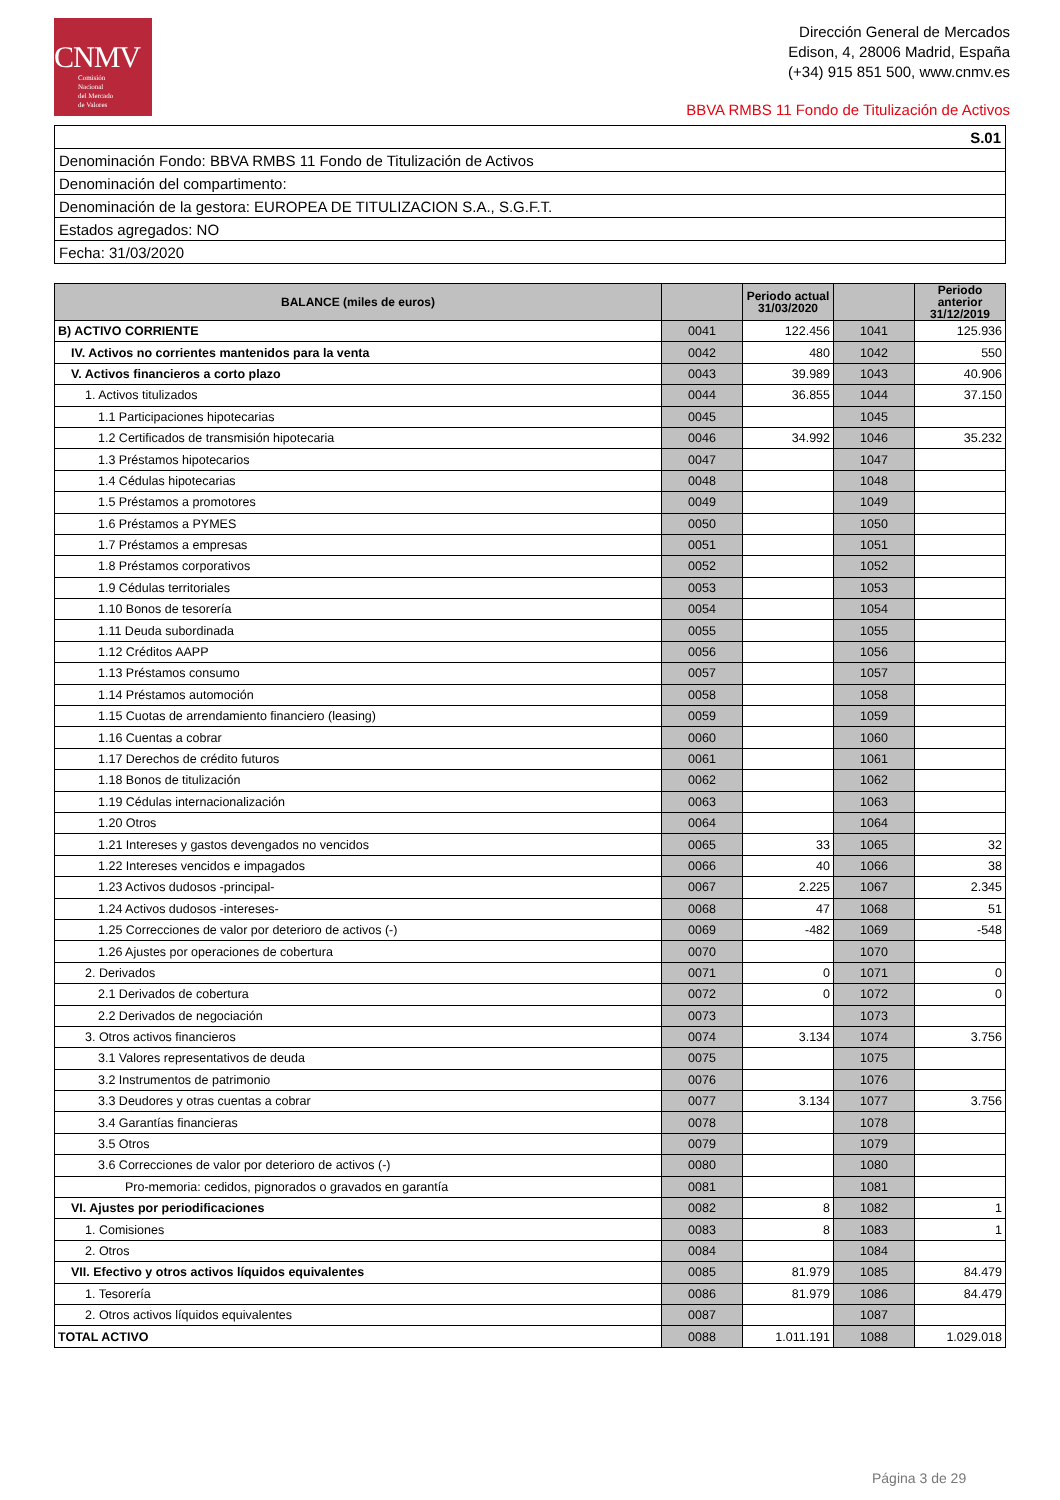CNMV
Comisión
Nacional
del Mercado
de Valores
Dirección General de Mercados
Edison, 4, 28006 Madrid, España
(+34) 915 851 500, www.cnmv.es
BBVA RMBS 11 Fondo de Titulización de Activos
| S.01 |
| Denominación Fondo: BBVA RMBS 11 Fondo de Titulización de Activos |
| Denominación del compartimento: |
| Denominación de la gestora: EUROPEA DE TITULIZACION S.A., S.G.F.T. |
| Estados agregados: NO |
| Fecha: 31/03/2020 |
| BALANCE (miles de euros) | | Periodo actual 31/03/2020 | | Periodo anterior 31/12/2019 |
| --- | --- | --- | --- | --- |
| B) ACTIVO CORRIENTE | 0041 | 122.456 | 1041 | 125.936 |
| IV. Activos no corrientes mantenidos para la venta | 0042 | 480 | 1042 | 550 |
| V. Activos financieros a corto plazo | 0043 | 39.989 | 1043 | 40.906 |
| 1. Activos titulizados | 0044 | 36.855 | 1044 | 37.150 |
| 1.1 Participaciones hipotecarias | 0045 | | 1045 | |
| 1.2 Certificados de transmisión hipotecaria | 0046 | 34.992 | 1046 | 35.232 |
| 1.3 Préstamos hipotecarios | 0047 | | 1047 | |
| 1.4 Cédulas hipotecarias | 0048 | | 1048 | |
| 1.5 Préstamos a promotores | 0049 | | 1049 | |
| 1.6 Préstamos a PYMES | 0050 | | 1050 | |
| 1.7 Préstamos a empresas | 0051 | | 1051 | |
| 1.8 Préstamos corporativos | 0052 | | 1052 | |
| 1.9 Cédulas territoriales | 0053 | | 1053 | |
| 1.10 Bonos de tesorería | 0054 | | 1054 | |
| 1.11 Deuda subordinada | 0055 | | 1055 | |
| 1.12 Créditos AAPP | 0056 | | 1056 | |
| 1.13 Préstamos consumo | 0057 | | 1057 | |
| 1.14 Préstamos automoción | 0058 | | 1058 | |
| 1.15 Cuotas de arrendamiento financiero (leasing) | 0059 | | 1059 | |
| 1.16 Cuentas a cobrar | 0060 | | 1060 | |
| 1.17 Derechos de crédito futuros | 0061 | | 1061 | |
| 1.18 Bonos de titulización | 0062 | | 1062 | |
| 1.19 Cédulas internacionalización | 0063 | | 1063 | |
| 1.20 Otros | 0064 | | 1064 | |
| 1.21 Intereses y gastos devengados no vencidos | 0065 | 33 | 1065 | 32 |
| 1.22 Intereses vencidos e impagados | 0066 | 40 | 1066 | 38 |
| 1.23 Activos dudosos -principal- | 0067 | 2.225 | 1067 | 2.345 |
| 1.24 Activos dudosos -intereses- | 0068 | 47 | 1068 | 51 |
| 1.25 Correcciones de valor por deterioro de activos (-) | 0069 | -482 | 1069 | -548 |
| 1.26 Ajustes por operaciones de cobertura | 0070 | | 1070 | |
| 2. Derivados | 0071 | 0 | 1071 | 0 |
| 2.1 Derivados de cobertura | 0072 | 0 | 1072 | 0 |
| 2.2 Derivados de negociación | 0073 | | 1073 | |
| 3. Otros activos financieros | 0074 | 3.134 | 1074 | 3.756 |
| 3.1 Valores representativos de deuda | 0075 | | 1075 | |
| 3.2 Instrumentos de patrimonio | 0076 | | 1076 | |
| 3.3 Deudores y otras cuentas a cobrar | 0077 | 3.134 | 1077 | 3.756 |
| 3.4 Garantías financieras | 0078 | | 1078 | |
| 3.5 Otros | 0079 | | 1079 | |
| 3.6 Correcciones de valor por deterioro de activos (-) | 0080 | | 1080 | |
| Pro-memoria: cedidos, pignorados o gravados en garantía | 0081 | | 1081 | |
| VI. Ajustes por periodificaciones | 0082 | 8 | 1082 | 1 |
| 1. Comisiones | 0083 | 8 | 1083 | 1 |
| 2. Otros | 0084 | | 1084 | |
| VII. Efectivo y otros activos líquidos equivalentes | 0085 | 81.979 | 1085 | 84.479 |
| 1. Tesorería | 0086 | 81.979 | 1086 | 84.479 |
| 2. Otros activos líquidos equivalentes | 0087 | | 1087 | |
| TOTAL ACTIVO | 0088 | 1.011.191 | 1088 | 1.029.018 |
Página 3 de 29